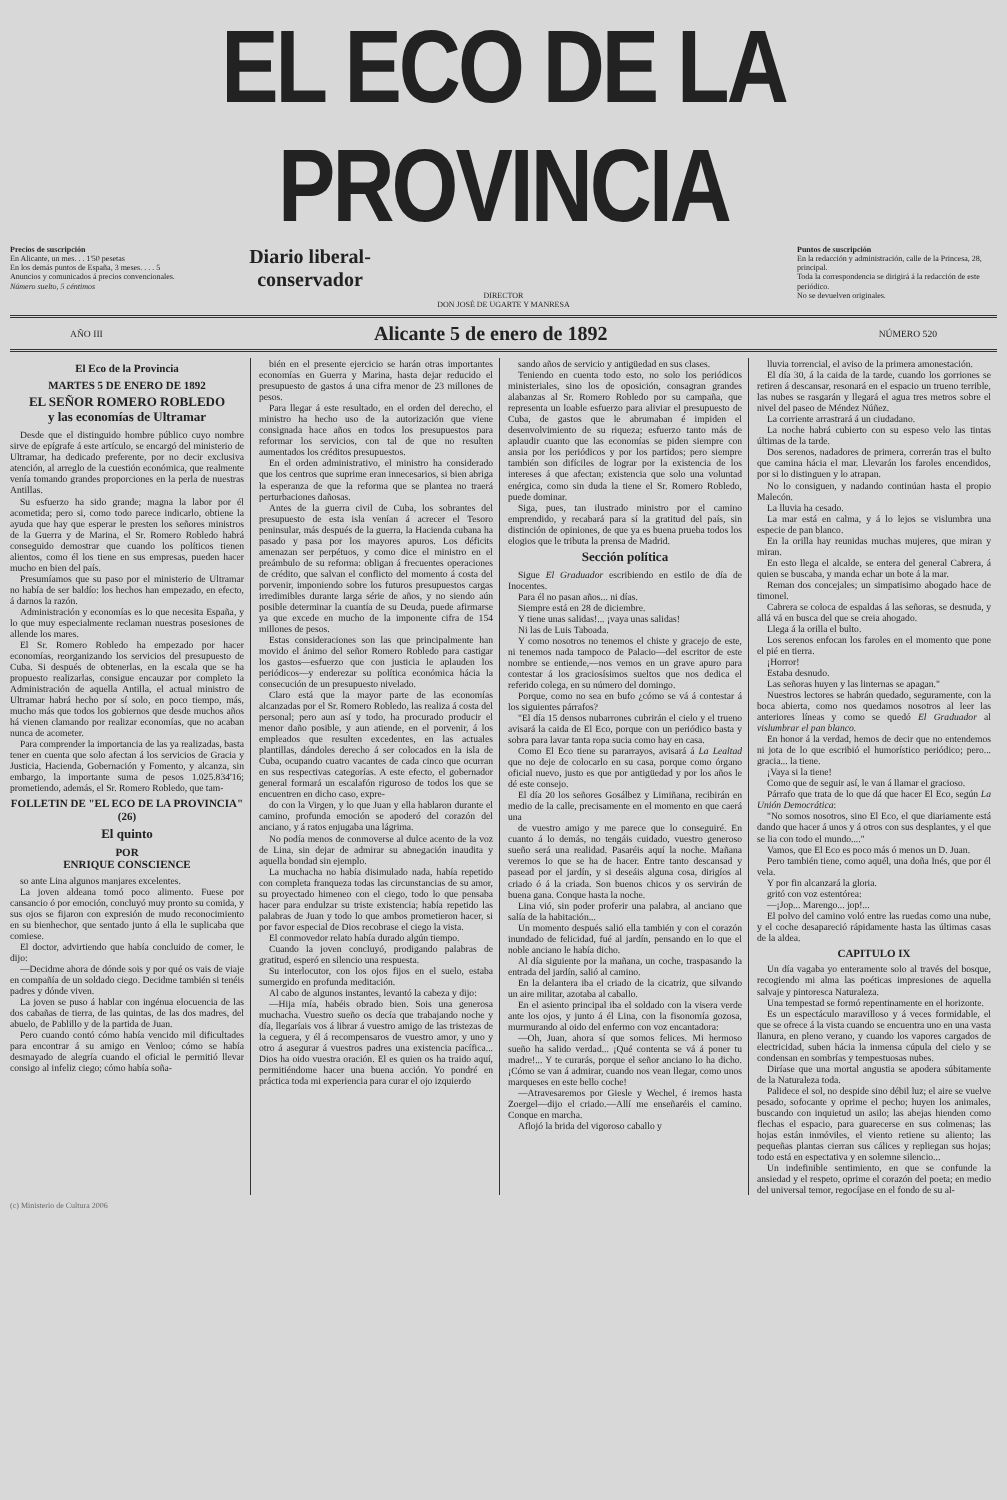EL ECO DE LA PROVINCIA
Precios de suscripción
En Alicante, un mes. . . 1'50 pesetas
En los demás puntos de España, 3 meses. . . . 5
Anuncios y comunicados á precios convencionales.
Número suelto, 5 céntimos
Diario liberal-conservador
DIRECTOR
DON JOSÉ DE UGARTE Y MANRESA
Puntos de suscripción
En la redacción y administración, calle de la Princesa, 28, principal.
Toda la correspondencia se dirigirá á la redacción de este periódico.
No se devuelven originales.
AÑO III Alicante 5 de enero de 1892 NÚMERO 520
El Eco de la Provincia
MARTES 5 DE ENERO DE 1892
EL SEÑOR ROMERO ROBLEDO
y las economías de Ultramar
Desde que el distinguido hombre público cuyo nombre sirve de epígrafe á este artículo, se encargó del ministerio de Ultramar, ha dedicado preferente, por no decir exclusiva atención, al arreglo de la cuestión económica, que realmente venía tomando grandes proporciones en la perla de nuestras Antillas.
Su esfuerzo ha sido grande; magna la labor por él acometida; pero si, como todo parece indicarlo, obtiene la ayuda que hay que esperar le presten los señores ministros de la Guerra y de Marina, el Sr. Romero Robledo habrá conseguido demostrar que cuando los políticos tienen alientos, como él los tiene en sus empresas, pueden hacer mucho en bien del país.
Presumíamos que su paso por el ministerio de Ultramar no había de ser baldío: los hechos han empezado, en efecto, á darnos la razón.
Administración y economías es lo que necesita España, y lo que muy especialmente reclaman nuestras posesiones de allende los mares.
El Sr. Romero Robledo ha empezado por hacer economías, reorganizando los servicios del presupuesto de Cuba. Si después de obtenerlas, en la escala que se ha propuesto realizarlas, consigue encauzar por completo la Administración de aquella Antilla, el actual ministro de Ultramar habrá hecho por sí solo, en poco tiempo, más, mucho más que todos los gobiernos que desde muchos años há vienen clamando por realizar economías, que no acaban nunca de acometer.
Para comprender la importancia de las ya realizadas, basta tener en cuenta que solo afectan á los servicios de Gracia y Justicia, Hacienda, Gobernación y Fomento, y alcanza, sin embargo, la importante suma de pesos 1.025.834'16; prometiendo, además, el Sr. Romero Robledo, que tam-
FOLLETIN DE "EL ECO DE LA PROVINCIA" (26)
El quinto
POR
ENRIQUE CONSCIENCE
so ante Lina algunos manjares excelentes.
La joven aldeana tomó poco alimento. Fuese por cansancio ó por emoción, concluyó muy pronto su comida, y sus ojos se fijaron con expresión de mudo reconocimiento en su bienhechor, que sentado junto á ella le suplicaba que comiese.
El doctor, advirtiendo que había concluido de comer, le dijo:
—Decidme ahora de dónde sois y por qué os vais de viaje en compañía de un soldado ciego. Decidme también si tenéis padres y dónde viven.
La joven se puso á hablar con ingénua elocuencia de las dos cabañas de tierra, de las quintas, de las dos madres, del abuelo, de Pablillo y de la partida de Juan.
Pero cuando contó cómo había vencido mil dificultades para encontrar á su amigo en Venloo; cómo se había desmayado de alegría cuando el oficial le permitió llevar consigo al infeliz ciego; cómo había soña-
bién en el presente ejercicio se harán otras importantes economías en Guerra y Marina, hasta dejar reducido el presupuesto de gastos á una cifra menor de 23 millones de pesos.
Para llegar á este resultado, en el orden del derecho, el ministro ha hecho uso de la autorización que viene consignada hace años en todos los presupuestos para reformar los servicios, con tal de que no resulten aumentados los créditos presupuestos.
En el orden administrativo, el ministro ha considerado que los centros que suprime eran innecesarios, si bien abriga la esperanza de que la reforma que se plantea no traerá perturbaciones dañosas.
Antes de la guerra civil de Cuba, los sobrantes del presupuesto de esta isla venían á acrecer el Tesoro peninsular, más después de la guerra, la Hacienda cubana ha pasado y pasa por los mayores apuros. Los déficits amenazan ser perpétuos, y como dice el ministro en el preámbulo de su reforma: obligan á frecuentes operaciones de crédito, que salvan el conflicto del momento á costa del porvenir, imponiendo sobre los futuros presupuestos cargas irredimibles durante larga série de años, y no siendo aún posible determinar la cuantía de su Deuda, puede afirmarse ya que excede en mucho de la imponente cifra de 154 millones de pesos.
Estas consideraciones son las que principalmente han movido el ánimo del señor Romero Robledo para castigar los gastos—esfuerzo que con justicia le aplauden los periódicos—y enderezar su política económica hácia la consecución de un presupuesto nivelado.
Claro está que la mayor parte de las economías alcanzadas por el Sr. Romero Robledo, las realiza á costa del personal; pero aun así y todo, ha procurado producir el menor daño posible, y aun atiende, en el porvenir, á los empleados que resulten excedentes, en las actuales plantillas, dándoles derecho á ser colocados en la isla de Cuba, ocupando cuatro vacantes de cada cinco que ocurran en sus respectivas categorías. A este efecto, el gobernador general formará un escalafón riguroso de todos los que se encuentren en dicho caso, expre-
do con la Virgen, y lo que Juan y ella hablaron durante el camino, profunda emoción se apoderó del corazón del anciano, y á ratos enjugaba una lágrima.
No podía menos de conmoverse al dulce acento de la voz de Lina, sin dejar de admirar su abnegación inaudita y aquella bondad sin ejemplo.
La muchacha no había disimulado nada, había repetido con completa franqueza todas las circunstancias de su amor, su proyectado himeneo con el ciego, todo lo que pensaba hacer para endulzar su triste existencia; había repetido las palabras de Juan y todo lo que ambos prometieron hacer, si por favor especial de Dios recobrase el ciego la vista.
El conmovedor relato había durado algún tiempo.
Cuando la joven concluyó, prodigando palabras de gratitud, esperó en silencio una respuesta.
Su interlocutor, con los ojos fijos en el suelo, estaba sumergido en profunda meditación.
Al cabo de algunos instantes, levantó la cabeza y dijo:
—Hija mía, habéis obrado bien. Sois una generosa muchacha. Vuestro sueño os decía que trabajando noche y día, llegaríais vos á librar á vuestro amigo de las tristezas de la ceguera, y él á recompensaros de vuestro amor, y uno y otro á asegurar á vuestros padres una existencia pacífica... Dios ha oido vuestra oración. El es quien os ha traido aquí, permitiéndome hacer una buena acción. Yo pondré en práctica toda mi experiencia para curar el ojo izquierdo
sando años de servicio y antigüedad en sus clases.
Teniendo en cuenta todo esto, no solo los periódicos ministeriales, sino los de oposición, consagran grandes alabanzas al Sr. Romero Robledo por su campaña, que representa un loable esfuerzo para aliviar el presupuesto de Cuba, de gastos que le abrumaban é impiden el desenvolvimiento de su riqueza; esfuerzo tanto más de aplaudir cuanto que las economías se piden siempre con ansia por los periódicos y por los partidos; pero siempre también son difíciles de lograr por la existencia de los intereses á que afectan; existencia que solo una voluntad enérgica, como sin duda la tiene el Sr. Romero Robledo, puede dominar.
Siga, pues, tan ilustrado ministro por el camino emprendido, y recabará para sí la gratitud del país, sin distinción de opiniones, de que ya es buena prueba todos los elogios que le tributa la prensa de Madrid.
Sección política
Sigue El Graduador escribiendo en estilo de día de Inocentes.
Para él no pasan años... ni días.
Siempre está en 28 de diciembre.
Y tiene unas salidas!... ¡vaya unas salidas!
Ni las de Luis Taboada.
Y como nosotros no tenemos el chiste y gracejo de este, ni tenemos nada tampoco de Palacio—del escritor de este nombre se entiende,—nos vemos en un grave apuro para contestar á los graciosísimos sueltos que nos dedica el referido colega, en su número del domingo.
Porque, como no sea en bufo ¿cómo se vá á contestar á los siguientes párrafos?
"El día 15 densos nubarrones cubrirán el cielo y el trueno avisará la caida de El Eco, porque con un periódico basta y sobra para lavar tanta ropa sucia como hay en casa.
Como El Eco tiene su pararrayos, avisará á La Lealtad que no deje de colocarlo en su casa, porque como órgano oficial nuevo, justo es que por antigüedad y por los años le dé este consejo.
El día 20 los señores Gosálbez y Limiñana, recibirán en medio de la calle, precisamente en el momento en que caerá una
de vuestro amigo y me parece que lo conseguiré. En cuanto á lo demás, no tengáis cuidado, vuestro generoso sueño será una realidad. Pasaréis aquí la noche. Mañana veremos lo que se ha de hacer. Entre tanto descansad y pasead por el jardín, y si deseáis alguna cosa, dirigíos al criado ó á la criada. Son buenos chicos y os servirán de buena gana. Conque hasta la noche.
Lina vió, sin poder proferir una palabra, al anciano que salía de la habitación...
Un momento después salió ella también y con el corazón inundado de felicidad, fué al jardín, pensando en lo que el noble anciano le había dicho.
Al día siguiente por la mañana, un coche, traspasando la entrada del jardín, salió al camino.
En la delantera iba el criado de la cicatriz, que silvando un aire militar, azotaba al caballo.
En el asiento principal iba el soldado con la visera verde ante los ojos, y junto á él Lina, con la fisonomía gozosa, murmurando al oido del enfermo con voz encantadora:
—Oh, Juan, ahora sí que somos felices. Mi hermoso sueño ha salido verdad... ¡Qué contenta se vá á poner tu madre!... Y te curarás, porque el señor anciano lo ha dicho. ¡Cómo se van á admirar, cuando nos vean llegar, como unos marqueses en este bello coche!
—Atravesaremos por Giesle y Wechel, é iremos hasta Zoergel—dijo el criado.—Allí me enseñaréis el camino. Conque en marcha.
Aflojó la brida del vigoroso caballo y
lluvia torrencial, el aviso de la primera amonestación.
El día 30, á la caida de la tarde, cuando los gorriones se retiren á descansar, resonará en el espacio un trueno terrible, las nubes se rasgarán y llegará el agua tres metros sobre el nivel del paseo de Méndez Núñez.
La corriente arrastrará á un ciudadano.
La noche habrá cubierto con su espeso velo las tintas últimas de la tarde.
Dos serenos, nadadores de primera, correrán tras el bulto que camina hácia el mar. Llevarán los faroles encendidos, por si lo distinguen y lo atrapan.
No lo consiguen, y nadando continúan hasta el propio Malecón.
La lluvia ha cesado.
La mar está en calma, y á lo lejos se vislumbra una especie de pan blanco.
En la orilla hay reunidas muchas mujeres, que miran y miran.
En esto llega el alcalde, se entera del general Cabrera, á quien se buscaba, y manda echar un bote á la mar.
Reman dos concejales; un simpatisimo abogado hace de timonel.
Cabrera se coloca de espaldas á las señoras, se desnuda, y allá vá en busca del que se creia ahogado.
Llega á la orilla el bulto.
Los serenos enfocan los faroles en el momento que pone el pié en tierra.
¡Horror!
Estaba desnudo.
Las señoras huyen y las linternas se apagan."
Nuestros lectores se habrán quedado, seguramente, con la boca abierta, como nos quedamos nosotros al leer las anteriores líneas y como se quedó El Graduador al vislumbrar el pan blanco.
En honor á la verdad, hemos de decir que no entendemos ni jota de lo que escribió el humorístico periódico; pero... gracia... la tiene.
¡Vaya si la tiene!
Como que de seguir así, le van á llamar el gracioso.
Párrafo que trata de lo que dá que hacer El Eco, según La Unión Democrática:
"No somos nosotros, sino El Eco, el que diariamente está dando que hacer á unos y á otros con sus desplantes, y el que se lia con todo el mundo...."
Vamos, que El Eco es poco más ó menos un D. Juan.
Pero también tiene, como aquél, una doña Inés, que por él vela.
Y por fin alcanzará la gloria.
gritó con voz estentórea:
—¡Jop... Marengo... jop!...
El polvo del camino voló entre las ruedas como una nube, y el coche desapareció rápidamente hasta las últimas casas de la aldea.
CAPITULO IX
Un día vagaba yo enteramente solo al través del bosque, recogiendo mi alma las poéticas impresiones de aquella salvaje y pintoresca Naturaleza.
Una tempestad se formó repentinamente en el horizonte.
Es un espectáculo maravilloso y á veces formidable, el que se ofrece á la vista cuando se encuentra uno en una vasta llanura, en pleno verano, y cuando los vapores cargados de electricidad, suben hácia la inmensa cúpula del cielo y se condensan en sombrías y tempestuosas nubes.
Diríase que una mortal angustia se apodera súbitamente de la Naturaleza toda.
Palidece el sol, no despide sino débil luz; el aire se vuelve pesado, sofocante y oprime el pecho; huyen los animales, buscando con inquietud un asilo; las abejas hienden como flechas el espacio, para guarecerse en sus colmenas; las hojas están inmóviles, el viento retiene su aliento; las pequeñas plantas cierran sus cálices y repliegan sus hojas; todo está en espectativa y en solemne silencio...
Un indefinible sentimiento, en que se confunde la ansiedad y el respeto, oprime el corazón del poeta; en medio del universal temor, regocíjase en el fondo de su al-
(c) Ministerio de Cultura 2006